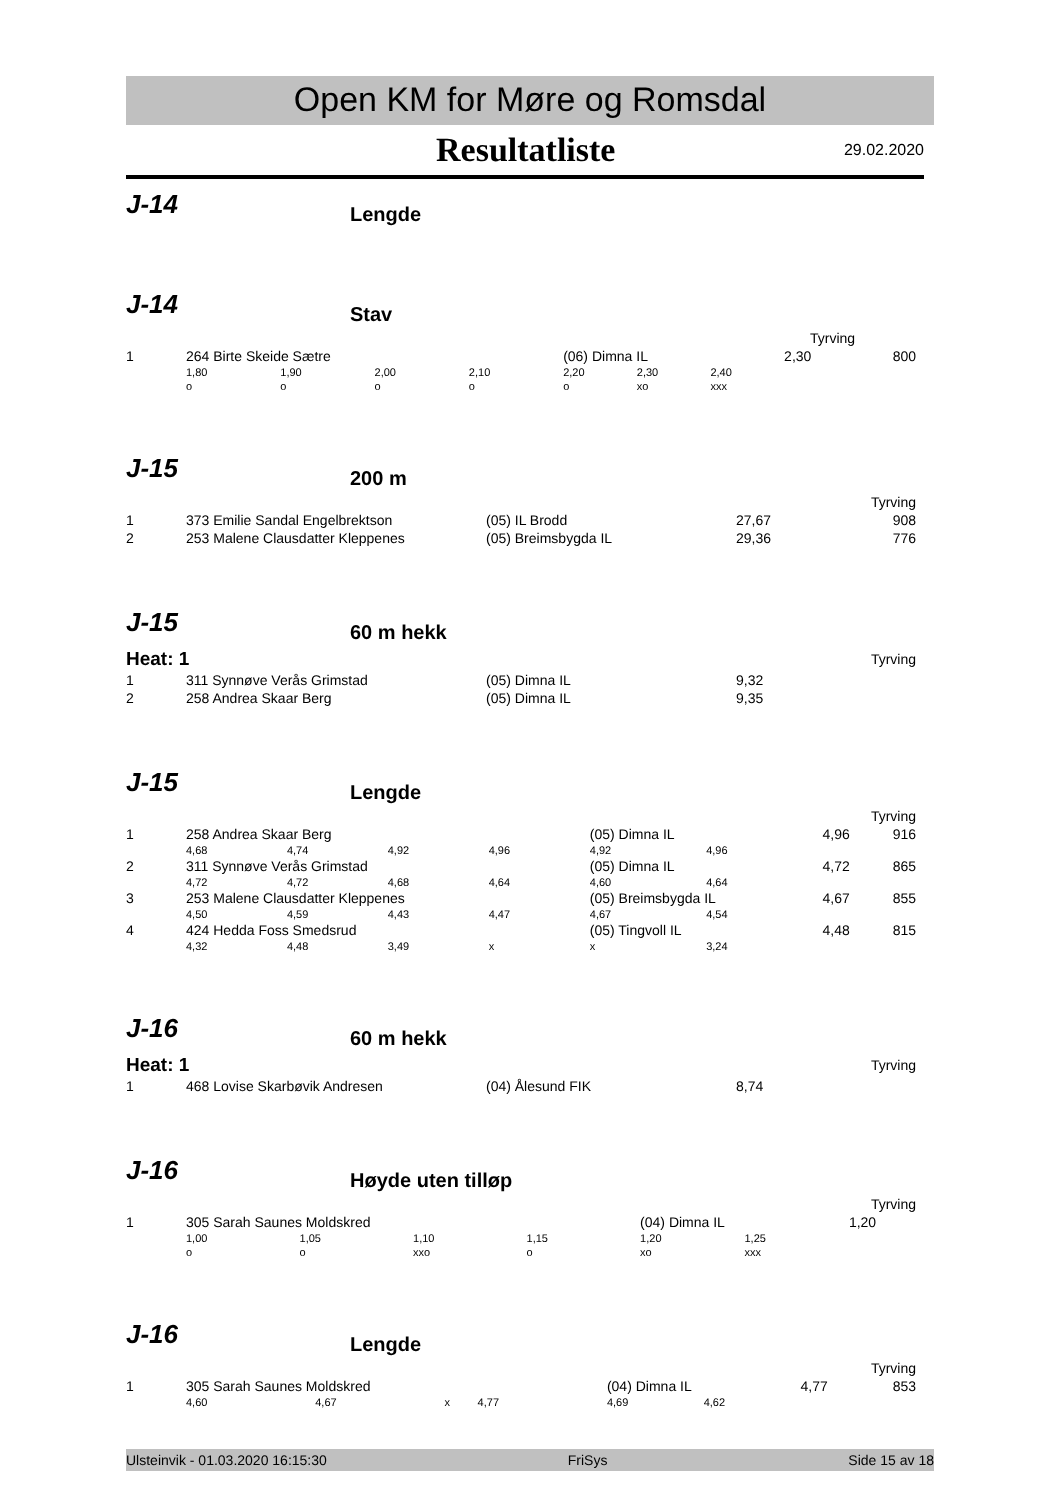Open KM for Møre og Romsdal
Resultatliste
29.02.2020
J-14
Lengde
J-14
Stav
| Tyrving | | | | | | | | | |
| 1 | 264 Birte Skeide Sætre | | | | (06) Dimna IL | | | 2,30 | 800 |
| | 1,80 | 1,90 | 2,00 | 2,10 | 2,20 | 2,30 | 2,40 | | |
| | o | o | o | o | o | xo | xxx | | |
J-15
200 m
| Tyrving | | | | |
| 1 | 373 Emilie Sandal Engelbrektson | (05) IL Brodd | 27,67 | 908 |
| 2 | 253 Malene Clausdatter Kleppenes | (05) Breimsbygda IL | 29,36 | 776 |
J-15
60 m hekk
| Heat: 1 | | | Tyrving | |
| 1 | 311 Synnøve Verås Grimstad | (05) Dimna IL | 9,32 | |
| 2 | 258 Andrea Skaar Berg | (05) Dimna IL | 9,35 | |
J-15
Lengde
| Tyrving | | | | | | | | |
| 1 | 258 Andrea Skaar Berg | | | | (05) Dimna IL | | 4,96 | 916 |
| | 4,68 | 4,74 | 4,92 | 4,96 | 4,92 | 4,96 | | |
| 2 | 311 Synnøve Verås Grimstad | | | | (05) Dimna IL | | 4,72 | 865 |
| | 4,72 | 4,72 | 4,68 | 4,64 | 4,60 | 4,64 | | |
| 3 | 253 Malene Clausdatter Kleppenes | | | | (05) Breimsbygda IL | | 4,67 | 855 |
| | 4,50 | 4,59 | 4,43 | 4,47 | 4,67 | 4,54 | | |
| 4 | 424 Hedda Foss Smedsrud | | | | (05) Tingvoll IL | | 4,48 | 815 |
| | 4,32 | 4,48 | 3,49 | x | x | 3,24 | | |
J-16
60 m hekk
| Heat: 1 | | | Tyrving | |
| 1 | 468 Lovise Skarbøvik Andresen | (04) Ålesund FIK | 8,74 | |
J-16
Høyde uten tilløp
| Tyrving | | | | | | | | |
| 1 | 305 Sarah Saunes Moldskred | | | | (04) Dimna IL | | 1,20 | |
| | 1,00 | 1,05 | 1,10 | 1,15 | 1,20 | 1,25 | | |
| | o | o | xxo | o | xo | xxx | | |
J-16
Lengde
| Tyrving | | | | | | | | |
| 1 | 305 Sarah Saunes Moldskred | | | | (04) Dimna IL | | 4,77 | 853 |
| | 4,60 | 4,67 | x | 4,77 | 4,69 | 4,62 | | |
Ulsteinvik - 01.03.2020 16:15:30 FriSys Side 15 av 18